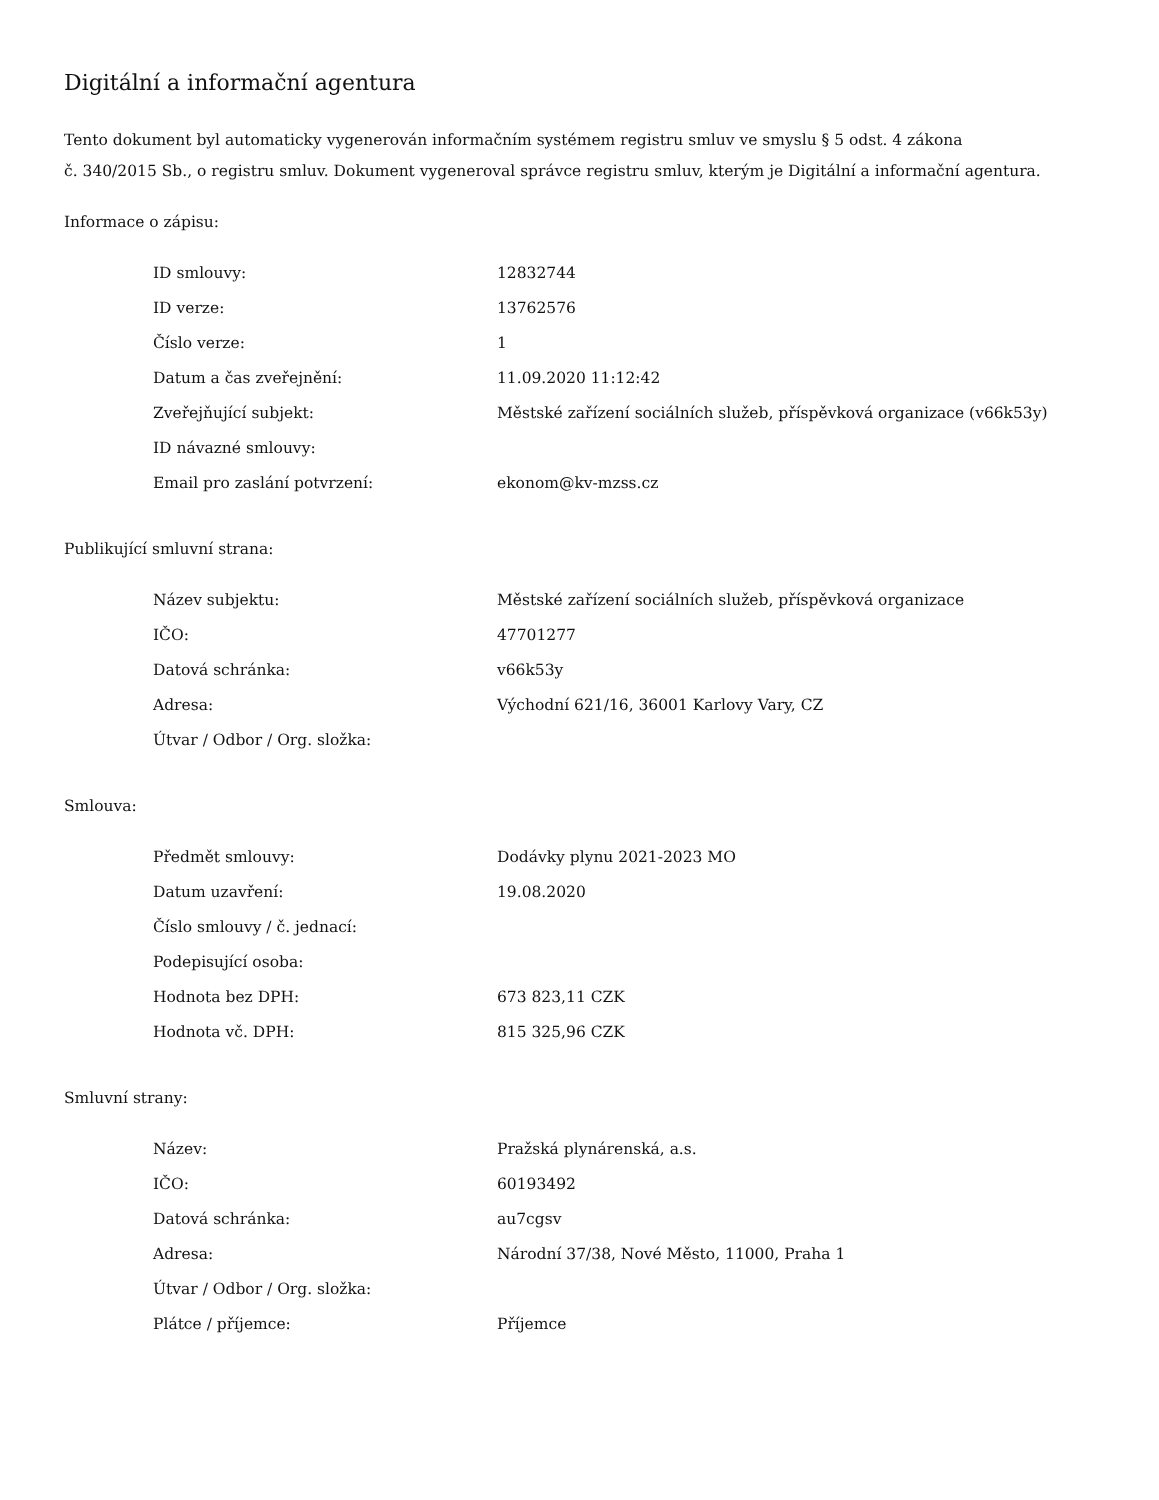Digitální a informační agentura
Tento dokument byl automaticky vygenerován informačním systémem registru smluv ve smyslu § 5 odst. 4 zákona
č. 340/2015 Sb., o registru smluv. Dokument vygeneroval správce registru smluv, kterým je Digitální a informační agentura.
Informace o zápisu:
| ID smlouvy: | 12832744 |
| ID verze: | 13762576 |
| Číslo verze: | 1 |
| Datum a čas zveřejnění: | 11.09.2020 11:12:42 |
| Zveřejňující subjekt: | Městské zařízení sociálních služeb, příspěvková organizace (v66k53y) |
| ID návazné smlouvy: | |
| Email pro zaslání potvrzení: | ekonom@kv-mzss.cz |
Publikující smluvní strana:
| Název subjektu: | Městské zařízení sociálních služeb, příspěvková organizace |
| IČO: | 47701277 |
| Datová schránka: | v66k53y |
| Adresa: | Východní 621/16, 36001 Karlovy Vary, CZ |
| Útvar / Odbor / Org. složka: | |
Smlouva:
| Předmět smlouvy: | Dodávky plynu 2021-2023 MO |
| Datum uzavření: | 19.08.2020 |
| Číslo smlouvy / č. jednací: | |
| Podepisující osoba: | |
| Hodnota bez DPH: | 673 823,11 CZK |
| Hodnota vč. DPH: | 815 325,96 CZK |
Smluvní strany:
| Název: | Pražská plynárenská, a.s. |
| IČO: | 60193492 |
| Datová schránka: | au7cgsv |
| Adresa: | Národní 37/38, Nové Město, 11000, Praha 1 |
| Útvar / Odbor / Org. složka: | |
| Plátce / příjemce: | Příjemce |